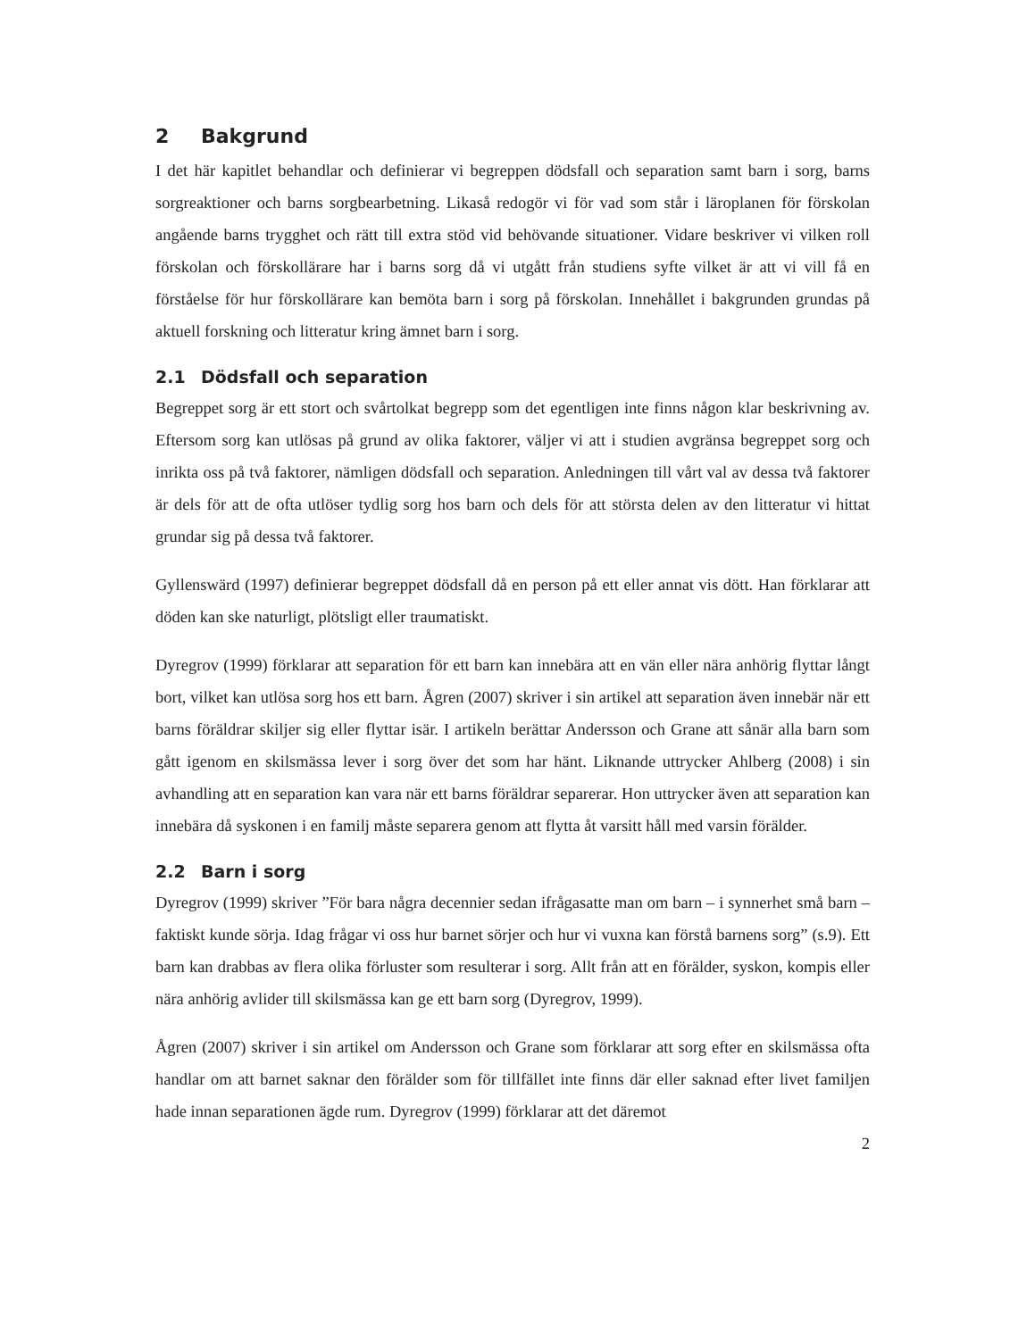2 Bakgrund
I det här kapitlet behandlar och definierar vi begreppen dödsfall och separation samt barn i sorg, barns sorgreaktioner och barns sorgbearbetning. Likaså redogör vi för vad som står i läroplanen för förskolan angående barns trygghet och rätt till extra stöd vid behövande situationer. Vidare beskriver vi vilken roll förskolan och förskollärare har i barns sorg då vi utgått från studiens syfte vilket är att vi vill få en förståelse för hur förskollärare kan bemöta barn i sorg på förskolan. Innehållet i bakgrunden grundas på aktuell forskning och litteratur kring ämnet barn i sorg.
2.1 Dödsfall och separation
Begreppet sorg är ett stort och svårtolkat begrepp som det egentligen inte finns någon klar beskrivning av. Eftersom sorg kan utlösas på grund av olika faktorer, väljer vi att i studien avgränsa begreppet sorg och inrikta oss på två faktorer, nämligen dödsfall och separation. Anledningen till vårt val av dessa två faktorer är dels för att de ofta utlöser tydlig sorg hos barn och dels för att största delen av den litteratur vi hittat grundar sig på dessa två faktorer.
Gyllenswärd (1997) definierar begreppet dödsfall då en person på ett eller annat vis dött. Han förklarar att döden kan ske naturligt, plötsligt eller traumatiskt.
Dyregrov (1999) förklarar att separation för ett barn kan innebära att en vän eller nära anhörig flyttar långt bort, vilket kan utlösa sorg hos ett barn. Ågren (2007) skriver i sin artikel att separation även innebär när ett barns föräldrar skiljer sig eller flyttar isär. I artikeln berättar Andersson och Grane att sånär alla barn som gått igenom en skilsmässa lever i sorg över det som har hänt. Liknande uttrycker Ahlberg (2008) i sin avhandling att en separation kan vara när ett barns föräldrar separerar. Hon uttrycker även att separation kan innebära då syskonen i en familj måste separera genom att flytta åt varsitt håll med varsin förälder.
2.2 Barn i sorg
Dyregrov (1999) skriver ”För bara några decennier sedan ifrågasatte man om barn – i synnerhet små barn – faktiskt kunde sörja. Idag frågar vi oss hur barnet sörjer och hur vi vuxna kan förstå barnens sorg” (s.9). Ett barn kan drabbas av flera olika förluster som resulterar i sorg. Allt från att en förälder, syskon, kompis eller nära anhörig avlider till skilsmässa kan ge ett barn sorg (Dyregrov, 1999).
Ågren (2007) skriver i sin artikel om Andersson och Grane som förklarar att sorg efter en skilsmässa ofta handlar om att barnet saknar den förälder som för tillfället inte finns där eller saknad efter livet familjen hade innan separationen ägde rum. Dyregrov (1999) förklarar att det däremot
2